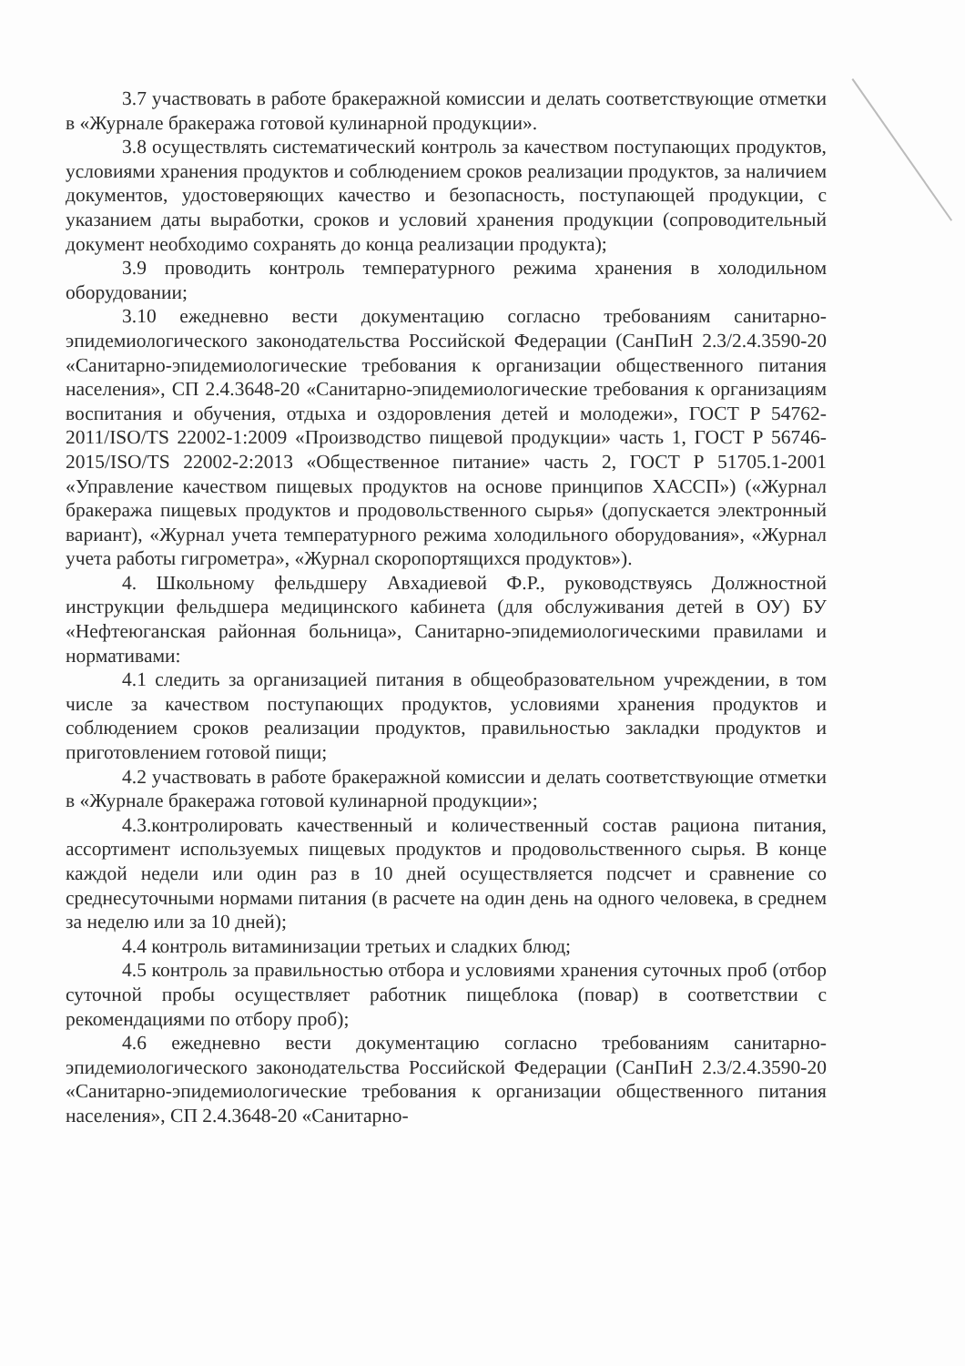3.7 участвовать в работе бракеражной комиссии и делать соответствующие отметки в «Журнале бракеража готовой кулинарной продукции».
3.8 осуществлять систематический контроль за качеством поступающих продуктов, условиями хранения продуктов и соблюдением сроков реализации продуктов, за наличием документов, удостоверяющих качество и безопасность, поступающей продукции, с указанием даты выработки, сроков и условий хранения продукции (сопроводительный документ необходимо сохранять до конца реализации продукта);
3.9 проводить контроль температурного режима хранения в холодильном оборудовании;
3.10 ежедневно вести документацию согласно требованиям санитарно-эпидемиологического законодательства Российской Федерации (СанПиН 2.3/2.4.3590-20 «Санитарно-эпидемиологические требования к организации общественного питания населения», СП 2.4.3648-20 «Санитарно-эпидемиологические требования к организациям воспитания и обучения, отдыха и оздоровления детей и молодежи», ГОСТ Р 54762-2011/ISO/TS 22002-1:2009 «Производство пищевой продукции» часть 1, ГОСТ Р 56746-2015/ISO/TS 22002-2:2013 «Общественное питание» часть 2, ГОСТ Р 51705.1-2001 «Управление качеством пищевых продуктов на основе принципов ХАССП») («Журнал бракеража пищевых продуктов и продовольственного сырья» (допускается электронный вариант), «Журнал учета температурного режима холодильного оборудования», «Журнал учета работы гигрометра», «Журнал скоропортящихся продуктов»).
4. Школьному фельдшеру Авхадиевой Ф.Р., руководствуясь Должностной инструкции фельдшера медицинского кабинета (для обслуживания детей в ОУ) БУ «Нефтеюганская районная больница», Санитарно-эпидемиологическими правилами и нормативами:
4.1 следить за организацией питания в общеобразовательном учреждении, в том числе за качеством поступающих продуктов, условиями хранения продуктов и соблюдением сроков реализации продуктов, правильностью закладки продуктов и приготовлением готовой пищи;
4.2 участвовать в работе бракеражной комиссии и делать соответствующие отметки в «Журнале бракеража готовой кулинарной продукции»;
4.3.контролировать качественный и количественный состав рациона питания, ассортимент используемых пищевых продуктов и продовольственного сырья. В конце каждой недели или один раз в 10 дней осуществляется подсчет и сравнение со среднесуточными нормами питания (в расчете на один день на одного человека, в среднем за неделю или за 10 дней);
4.4 контроль витаминизации третьих и сладких блюд;
4.5 контроль за правильностью отбора и условиями хранения суточных проб (отбор суточной пробы осуществляет работник пищеблока (повар) в соответствии с рекомендациями по отбору проб);
4.6 ежедневно вести документацию согласно требованиям санитарно-эпидемиологического законодательства Российской Федерации (СанПиН 2.3/2.4.3590-20 «Санитарно-эпидемиологические требования к организации общественного питания населения», СП 2.4.3648-20 «Санитарно-